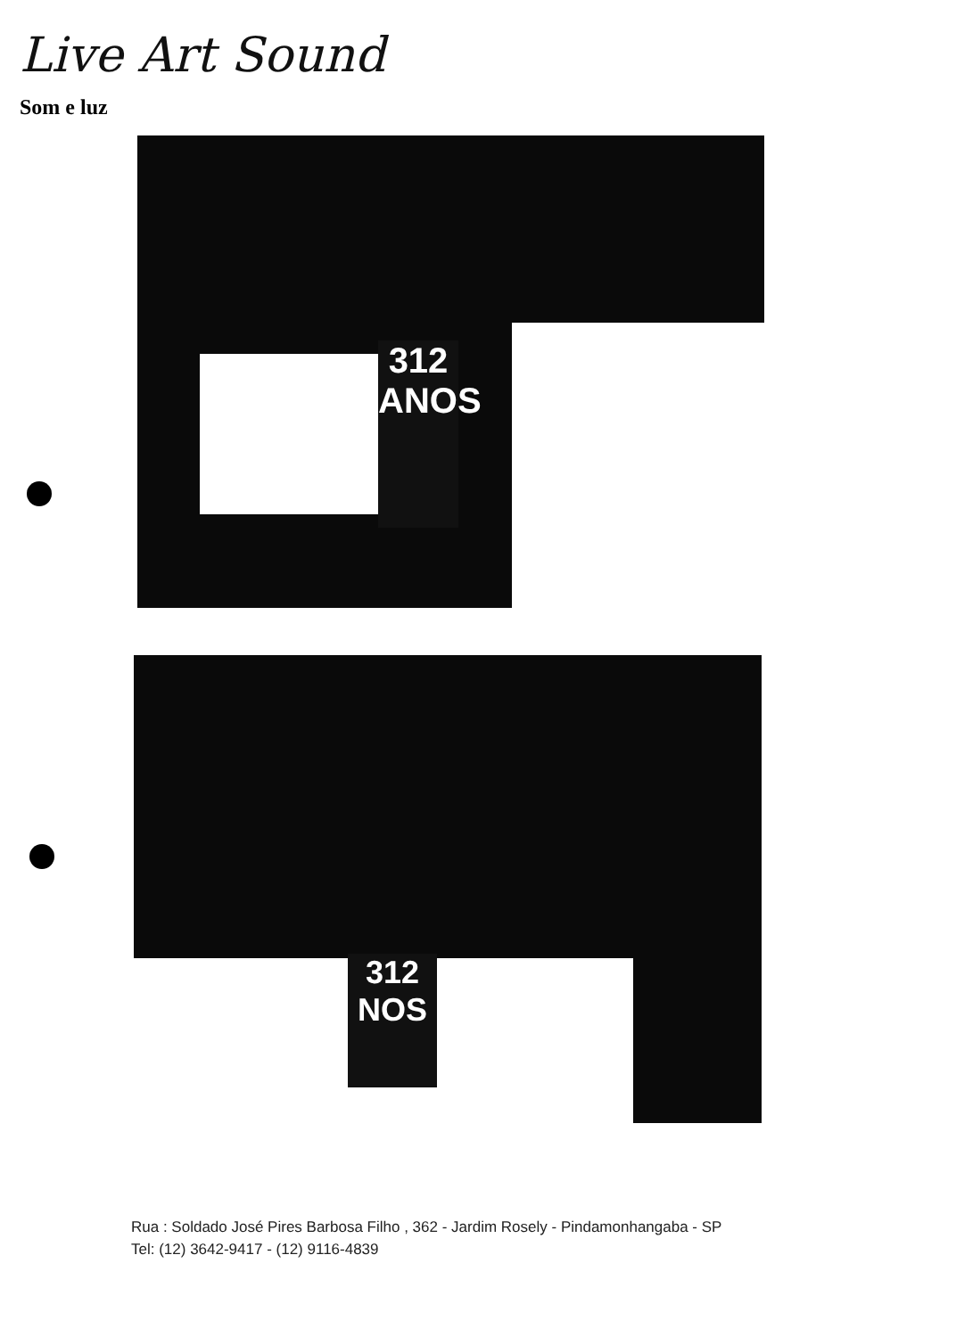Live Art Sound
Som e luz
312
ANOS
312
NOS
Rua : Soldado José Pires Barbosa Filho , 362 - Jardim Rosely - Pindamonhangaba - SP
Tel: (12) 3642-9417 - (12) 9116-4839